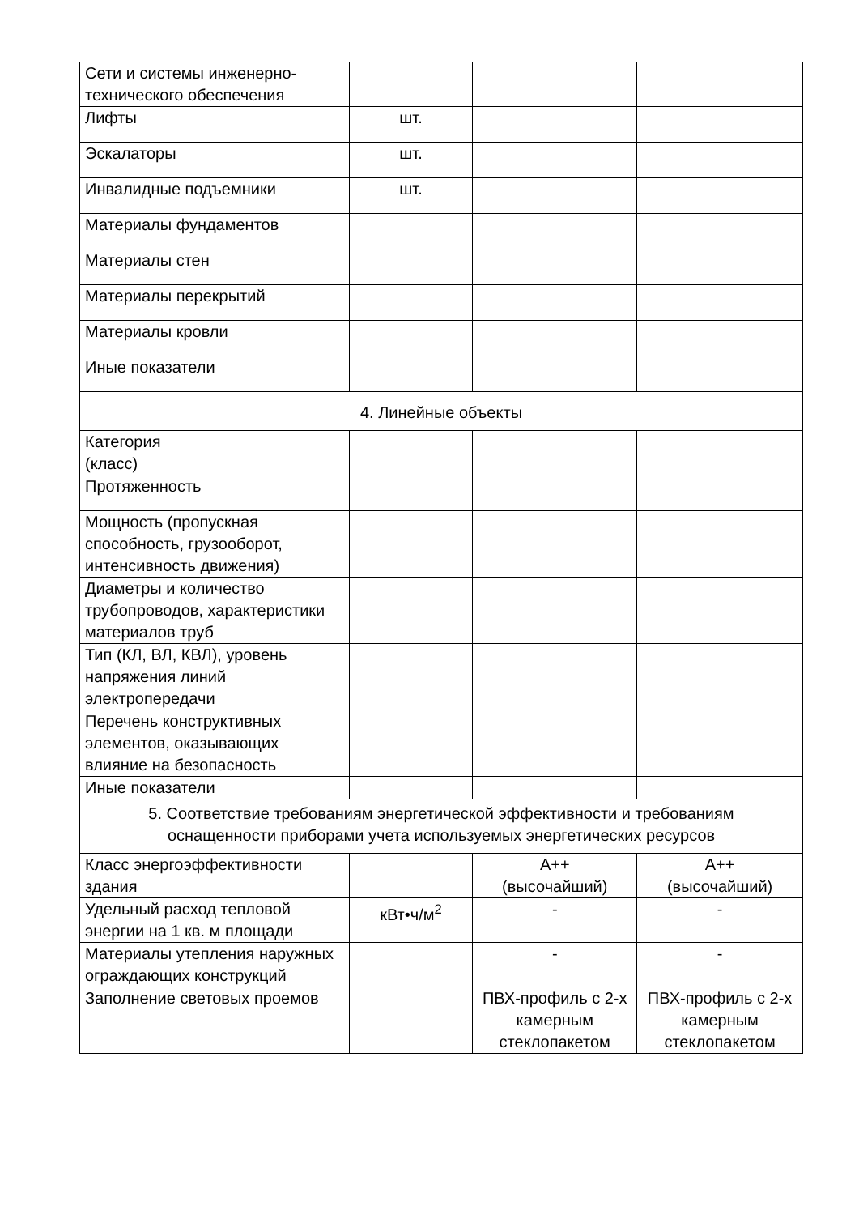| Сети и системы инженерно-технического обеспечения | | | |
| Лифты | шт. | | |
| Эскалаторы | шт. | | |
| Инвалидные подъемники | шт. | | |
| Материалы фундаментов | | | |
| Материалы стен | | | |
| Материалы перекрытий | | | |
| Материалы кровли | | | |
| Иные показатели | | | |
| 4. Линейные объекты | | | |
| Категория (класс) | | | |
| Протяженность | | | |
| Мощность (пропускная способность, грузооборот, интенсивность движения) | | | |
| Диаметры и количество трубопроводов, характеристики материалов труб | | | |
| Тип (КЛ, ВЛ, КВЛ), уровень напряжения линий электропередачи | | | |
| Перечень конструктивных элементов, оказывающих влияние на безопасность | | | |
| Иные показатели | | | |
| 5. Соответствие требованиям энергетической эффективности и требованиям оснащенности приборами учета используемых энергетических ресурсов | | | |
| Класс энергоэффективности здания | | А++ (высочайший) | А++ (высочайший) |
| Удельный расход тепловой энергии на 1 кв. м площади | кВт•ч/м<sup>2</sup> | - | - |
| Материалы утепления наружных ограждающих конструкций | | - | - |
| Заполнение световых проемов | | ПВХ-профиль с 2-х камерным стеклопакетом | ПВХ-профиль с 2-х камерным стеклопакетом |